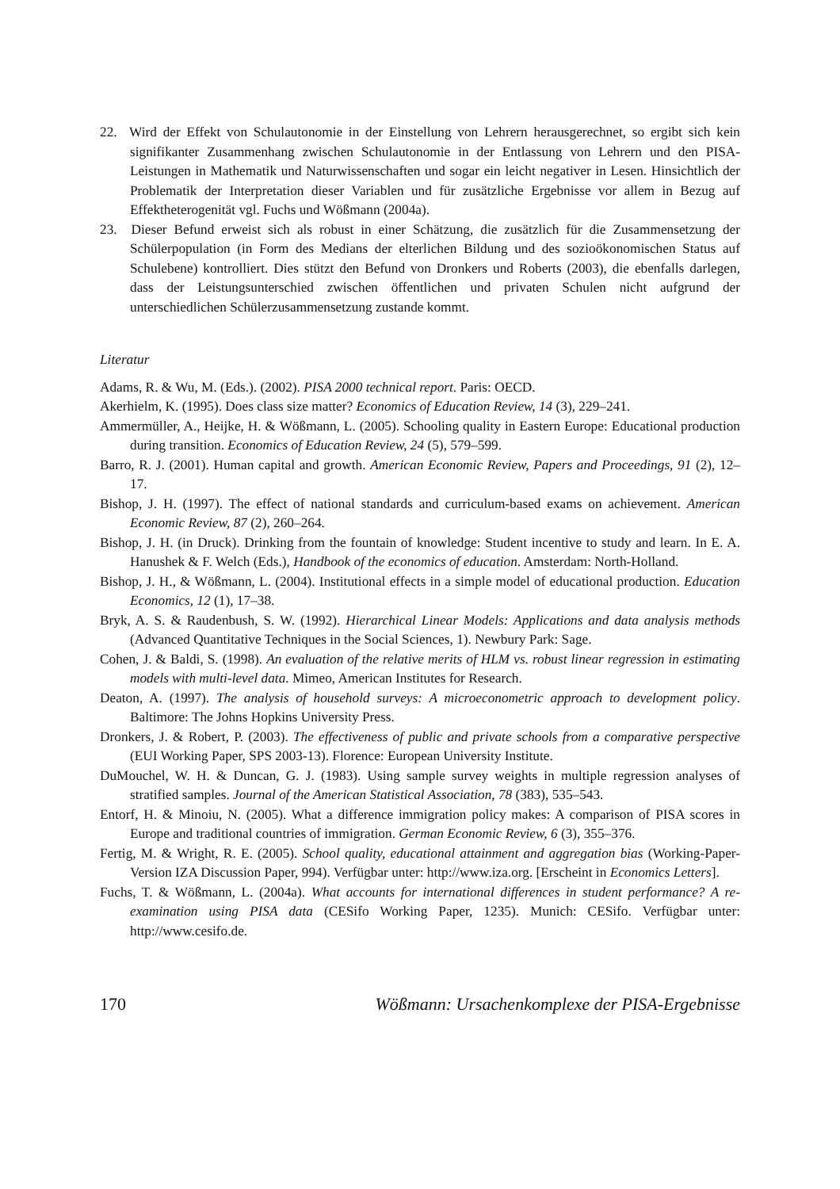22. Wird der Effekt von Schulautonomie in der Einstellung von Lehrern herausgerechnet, so ergibt sich kein signifikanter Zusammenhang zwischen Schulautonomie in der Entlassung von Lehrern und den PISA-Leistungen in Mathematik und Naturwissenschaften und sogar ein leicht negativer in Lesen. Hinsichtlich der Problematik der Interpretation dieser Variablen und für zusätzliche Ergebnisse vor allem in Bezug auf Effektheterogenität vgl. Fuchs und Wößmann (2004a).
23. Dieser Befund erweist sich als robust in einer Schätzung, die zusätzlich für die Zusammensetzung der Schülerpopulation (in Form des Medians der elterlichen Bildung und des sozioökonomischen Status auf Schulebene) kontrolliert. Dies stützt den Befund von Dronkers und Roberts (2003), die ebenfalls darlegen, dass der Leistungsunterschied zwischen öffentlichen und privaten Schulen nicht aufgrund der unterschiedlichen Schülerzusammensetzung zustande kommt.
Literatur
Adams, R. & Wu, M. (Eds.). (2002). PISA 2000 technical report. Paris: OECD.
Akerhielm, K. (1995). Does class size matter? Economics of Education Review, 14 (3), 229–241.
Ammermüller, A., Heijke, H. & Wößmann, L. (2005). Schooling quality in Eastern Europe: Educational production during transition. Economics of Education Review, 24 (5), 579–599.
Barro, R. J. (2001). Human capital and growth. American Economic Review, Papers and Proceedings, 91 (2), 12–17.
Bishop, J. H. (1997). The effect of national standards and curriculum-based exams on achievement. American Economic Review, 87 (2), 260–264.
Bishop, J. H. (in Druck). Drinking from the fountain of knowledge: Student incentive to study and learn. In E. A. Hanushek & F. Welch (Eds.), Handbook of the economics of education. Amsterdam: North-Holland.
Bishop, J. H., & Wößmann, L. (2004). Institutional effects in a simple model of educational production. Education Economics, 12 (1), 17–38.
Bryk, A. S. & Raudenbush, S. W. (1992). Hierarchical Linear Models: Applications and data analysis methods (Advanced Quantitative Techniques in the Social Sciences, 1). Newbury Park: Sage.
Cohen, J. & Baldi, S. (1998). An evaluation of the relative merits of HLM vs. robust linear regression in estimating models with multi-level data. Mimeo, American Institutes for Research.
Deaton, A. (1997). The analysis of household surveys: A microeconometric approach to development policy. Baltimore: The Johns Hopkins University Press.
Dronkers, J. & Robert, P. (2003). The effectiveness of public and private schools from a comparative perspective (EUI Working Paper, SPS 2003-13). Florence: European University Institute.
DuMouchel, W. H. & Duncan, G. J. (1983). Using sample survey weights in multiple regression analyses of stratified samples. Journal of the American Statistical Association, 78 (383), 535–543.
Entorf, H. & Minoiu, N. (2005). What a difference immigration policy makes: A comparison of PISA scores in Europe and traditional countries of immigration. German Economic Review, 6 (3), 355–376.
Fertig, M. & Wright, R. E. (2005). School quality, educational attainment and aggregation bias (Working-Paper-Version IZA Discussion Paper, 994). Verfügbar unter: http://www.iza.org. [Erscheint in Economics Letters].
Fuchs, T. & Wößmann, L. (2004a). What accounts for international differences in student performance? A re-examination using PISA data (CESifo Working Paper, 1235). Munich: CESifo. Verfügbar unter: http://www.cesifo.de.
170 Wößmann: Ursachenkomplexe der PISA-Ergebnisse